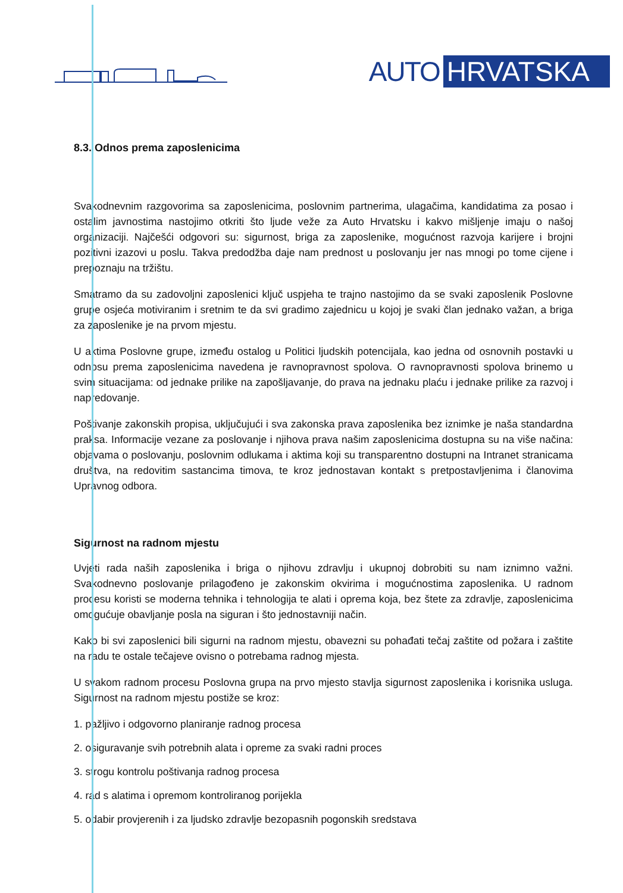AUTO HRVATSKA
8.3. Odnos prema zaposlenicima
Svakodnevnim razgovorima sa zaposlenicima, poslovnim partnerima, ulagačima, kandidatima za posao i ostalim javnostima nastojimo otkriti što ljude veže za Auto Hrvatsku i kakvo mišljenje imaju o našoj organizaciji. Najčešći odgovori su: sigurnost, briga za zaposlenike, mogućnost razvoja karijere i brojni pozitivni izazovi u poslu. Takva predodžba daje nam prednost u poslovanju jer nas mnogi po tome cijene i prepoznaju na tržištu.
Smatramo da su zadovoljni zaposlenici ključ uspjeha te trajno nastojimo da se svaki zaposlenik Poslovne grupe osjeća motiviranim i sretnim te da svi gradimo zajednicu u kojoj je svaki član jednako važan, a briga za zaposlenike je na prvom mjestu.
U aktima Poslovne grupe, između ostalog u Politici ljudskih potencijala, kao jedna od osnovnih postavki u odnosu prema zaposlenicima navedena je ravnopravnost spolova. O ravnopravnosti spolova brinemo u svim situacijama: od jednake prilike na zapošljavanje, do prava na jednaku plaću i jednake prilike za razvoj i napredovanje.
Poštivanje zakonskih propisa, uključujući i sva zakonska prava zaposlenika bez iznimke je naša standardna praksa. Informacije vezane za poslovanje i njihova prava našim zaposlenicima dostupna su na više načina: objavama o poslovanju, poslovnim odlukama i aktima koji su transparentno dostupni na Intranet stranicama društva, na redovitim sastancima timova, te kroz jednostavan kontakt s pretpostavljenima i članovima Upravnog odbora.
Sigurnost na radnom mjestu
Uvjeti rada naših zaposlenika i briga o njihovu zdravlju i ukupnoj dobrobiti su nam iznimno važni. Svakodnevno poslovanje prilagođeno je zakonskim okvirima i mogućnostima zaposlenika. U radnom procesu koristi se moderna tehnika i tehnologija te alati i oprema koja, bez štete za zdravlje, zaposlenicima omogućuje obavljanje posla na siguran i što jednostavniji način.
Kako bi svi zaposlenici bili sigurni na radnom mjestu, obavezni su pohađati tečaj zaštite od požara i zaštite na radu te ostale tečajeve ovisno o potrebama radnog mjesta.
U svakom radnom procesu Poslovna grupa na prvo mjesto stavlja sigurnost zaposlenika i korisnika usluga. Sigurnost na radnom mjestu postiže se kroz:
1. pažljivo i odgovorno planiranje radnog procesa
2. osiguravanje svih potrebnih alata i opreme za svaki radni proces
3. strogu kontrolu poštivanja radnog procesa
4. rad s alatima i opremom kontroliranog porijekla
5. odabir provjerenih i za ljudsko zdravlje bezopasnih pogonskih sredstava